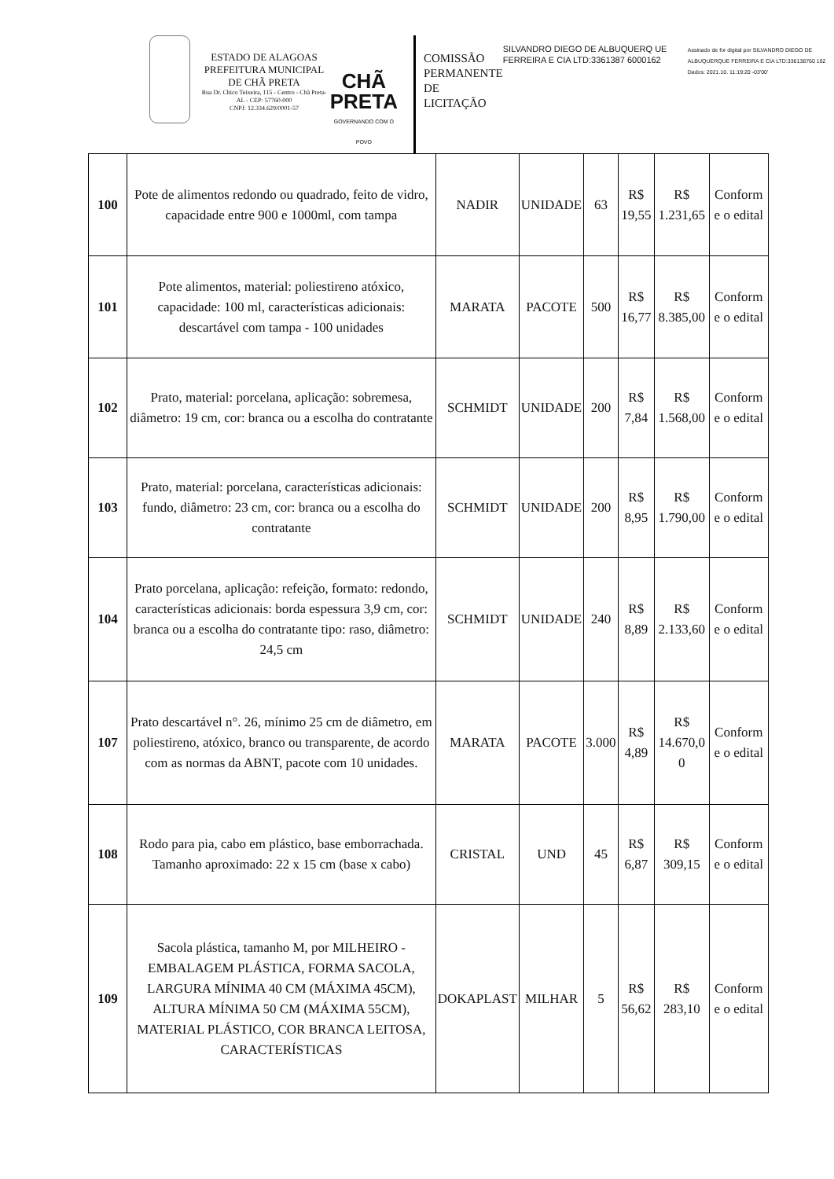ESTADO DE ALAGOAS
PREFEITURA MUNICIPAL DE CHÃ PRETA
Rua Dr. Chico Teixeira, 115 - Centro - Chã Preta-AL - CEP: 57760-000
CNPJ: 12.334.629/0001-57
CHÃ PRETA
GOVERNANDO COM O POVO
COMISSÃO PERMANENTE DE LICITAÇÃO
SILVANDRO DIEGO DE ALBUQUERQ UE FERREIRA E CIA LTD:3361387 6000162
Assinado de for digital por SILVANDRO DIEGO DE ALBUQUERQUE FERREIRA E CIA LTD:336138760 162
Dados: 2021.10. 11:19:20 -03'00'
| 100 | Pote de alimentos redondo ou quadrado, feito de vidro, capacidade entre 900 e 1000ml, com tampa | NADIR | UNIDADE | 63 | R$ 19,55 | R$ 1.231,65 | Conform e o edital |
| 101 | Pote alimentos, material: poliestireno atóxico, capacidade: 100 ml, características adicionais: descartável com tampa - 100 unidades | MARATA | PACOTE | 500 | R$ 16,77 | R$ 8.385,00 | Conform e o edital |
| 102 | Prato, material: porcelana, aplicação: sobremesa, diâmetro: 19 cm, cor: branca ou a escolha do contratante | SCHMIDT | UNIDADE | 200 | R$ 7,84 | R$ 1.568,00 | Conform e o edital |
| 103 | Prato, material: porcelana, características adicionais: fundo, diâmetro: 23 cm, cor: branca ou a escolha do contratante | SCHMIDT | UNIDADE | 200 | R$ 8,95 | R$ 1.790,00 | Conform e o edital |
| 104 | Prato porcelana, aplicação: refeição, formato: redondo, características adicionais: borda espessura 3,9 cm, cor: branca ou a escolha do contratante tipo: raso, diâmetro: 24,5 cm | SCHMIDT | UNIDADE | 240 | R$ 8,89 | R$ 2.133,60 | Conform e o edital |
| 107 | Prato descartável n°. 26, mínimo 25 cm de diâmetro, em poliestireno, atóxico, branco ou transparente, de acordo com as normas da ABNT, pacote com 10 unidades. | MARATA | PACOTE | 3.000 | R$ 4,89 | R$ 14.670,0 0 | Conform e o edital |
| 108 | Rodo para pia, cabo em plástico, base emborrachada. Tamanho aproximado: 22 x 15 cm (base x cabo) | CRISTAL | UND | 45 | R$ 6,87 | R$ 309,15 | Conform e o edital |
| 109 | Sacola plástica, tamanho M, por MILHEIRO - EMBALAGEM PLÁSTICA, FORMA SACOLA, LARGURA MÍNIMA 40 CM (MÁXIMA 45CM), ALTURA MÍNIMA 50 CM (MÁXIMA 55CM), MATERIAL PLÁSTICO, COR BRANCA LEITOSA, CARACTERÍSTICAS | DOKAPLAST | MILHAR | 5 | R$ 56,62 | R$ 283,10 | Conform e o edital |